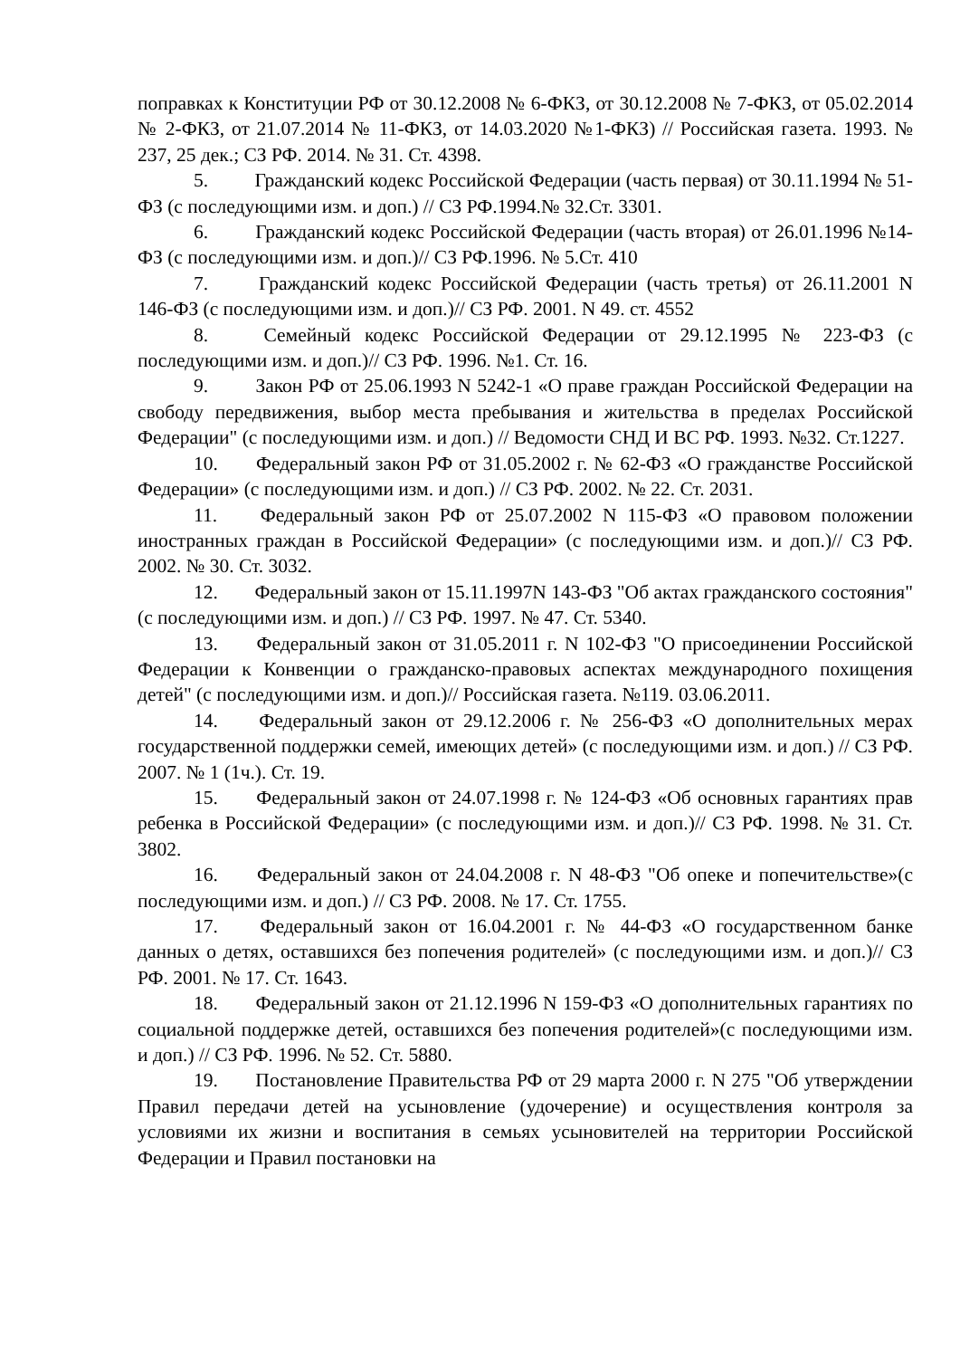поправках к Конституции РФ от 30.12.2008 № 6-ФКЗ, от 30.12.2008 № 7-ФКЗ, от 05.02.2014 № 2-ФКЗ, от 21.07.2014 № 11-ФКЗ, от 14.03.2020 №1-ФКЗ) // Российская газета. 1993. № 237, 25 дек.; СЗ РФ. 2014. № 31. Ст. 4398.
5. Гражданский кодекс Российской Федерации (часть первая) от 30.11.1994 № 51-ФЗ (с последующими изм. и доп.) // СЗ РФ.1994.№ 32.Ст. 3301.
6. Гражданский кодекс Российской Федерации (часть вторая) от 26.01.1996 №14-ФЗ (с последующими изм. и доп.)// СЗ РФ.1996. № 5.Ст. 410
7. Гражданский кодекс Российской Федерации (часть третья) от 26.11.2001 N 146-ФЗ (с последующими изм. и доп.)// СЗ РФ. 2001. N 49. ст. 4552
8. Семейный кодекс Российской Федерации от 29.12.1995 № 223-ФЗ (с последующими изм. и доп.)// СЗ РФ. 1996. №1. Ст. 16.
9. Закон РФ от 25.06.1993 N 5242-1 «О праве граждан Российской Федерации на свободу передвижения, выбор места пребывания и жительства в пределах Российской Федерации" (с последующими изм. и доп.) // Ведомости СНД И ВС РФ. 1993. №32. Ст.1227.
10. Федеральный закон РФ от 31.05.2002 г. № 62-ФЗ «О гражданстве Российской Федерации» (с последующими изм. и доп.) // СЗ РФ. 2002. № 22. Ст. 2031.
11. Федеральный закон РФ от 25.07.2002 N 115-ФЗ «О правовом положении иностранных граждан в Российской Федерации» (с последующими изм. и доп.)// СЗ РФ. 2002. № 30. Ст. 3032.
12. Федеральный закон от 15.11.1997N 143-ФЗ "Об актах гражданского состояния" (с последующими изм. и доп.) // СЗ РФ. 1997. № 47. Ст. 5340.
13. Федеральный закон от 31.05.2011 г. N 102-ФЗ "О присоединении Российской Федерации к Конвенции о гражданско-правовых аспектах международного похищения детей" (с последующими изм. и доп.)// Российская газета. №119. 03.06.2011.
14. Федеральный закон от 29.12.2006 г. № 256-ФЗ «О дополнительных мерах государственной поддержки семей, имеющих детей» (с последующими изм. и доп.) // СЗ РФ. 2007. № 1 (1ч.). Ст. 19.
15. Федеральный закон от 24.07.1998 г. № 124-ФЗ «Об основных гарантиях прав ребенка в Российской Федерации» (с последующими изм. и доп.)// СЗ РФ. 1998. № 31. Ст. 3802.
16. Федеральный закон от 24.04.2008 г. N 48-ФЗ "Об опеке и попечительстве»(с последующими изм. и доп.) // СЗ РФ. 2008. № 17. Ст. 1755.
17. Федеральный закон от 16.04.2001 г. № 44-ФЗ «О государственном банке данных о детях, оставшихся без попечения родителей» (с последующими изм. и доп.)// СЗ РФ. 2001. № 17. Ст. 1643.
18. Федеральный закон от 21.12.1996 N 159-ФЗ «О дополнительных гарантиях по социальной поддержке детей, оставшихся без попечения родителей»(с последующими изм. и доп.) // СЗ РФ. 1996. № 52. Ст. 5880.
19. Постановление Правительства РФ от 29 марта 2000 г. N 275 "Об утверждении Правил передачи детей на усыновление (удочерение) и осуществления контроля за условиями их жизни и воспитания в семьях усыновителей на территории Российской Федерации и Правил постановки на